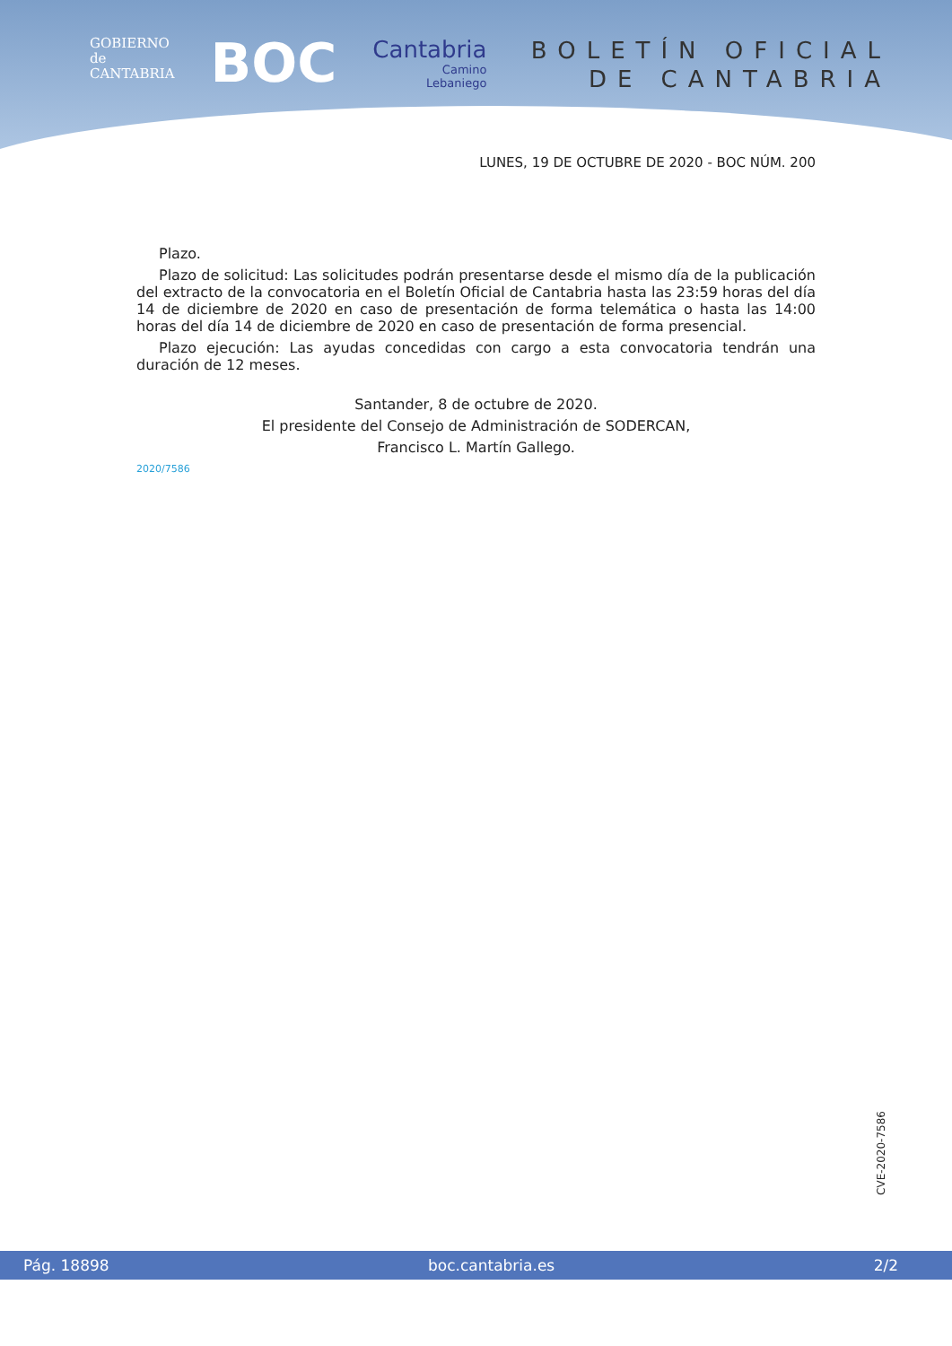GOBIERNO
de
CANTABRIA
BOC
Cantabria
Camino
Lebaniego
BOLETÍN OFICIAL
DE CANTABRIA
LUNES, 19 DE OCTUBRE DE 2020 - BOC NÚM. 200
Plazo.
Plazo de solicitud: Las solicitudes podrán presentarse desde el mismo día de la publicación del extracto de la convocatoria en el Boletín Oficial de Cantabria hasta las 23:59 horas del día 14 de diciembre de 2020 en caso de presentación de forma telemática o hasta las 14:00 horas del día 14 de diciembre de 2020 en caso de presentación de forma presencial.
Plazo ejecución: Las ayudas concedidas con cargo a esta convocatoria tendrán una duración de 12 meses.
Santander, 8 de octubre de 2020.
El presidente del Consejo de Administración de SODERCAN,
Francisco L. Martín Gallego.
2020/7586
CVE-2020-7586
Pág. 18898 boc.cantabria.es 2/2